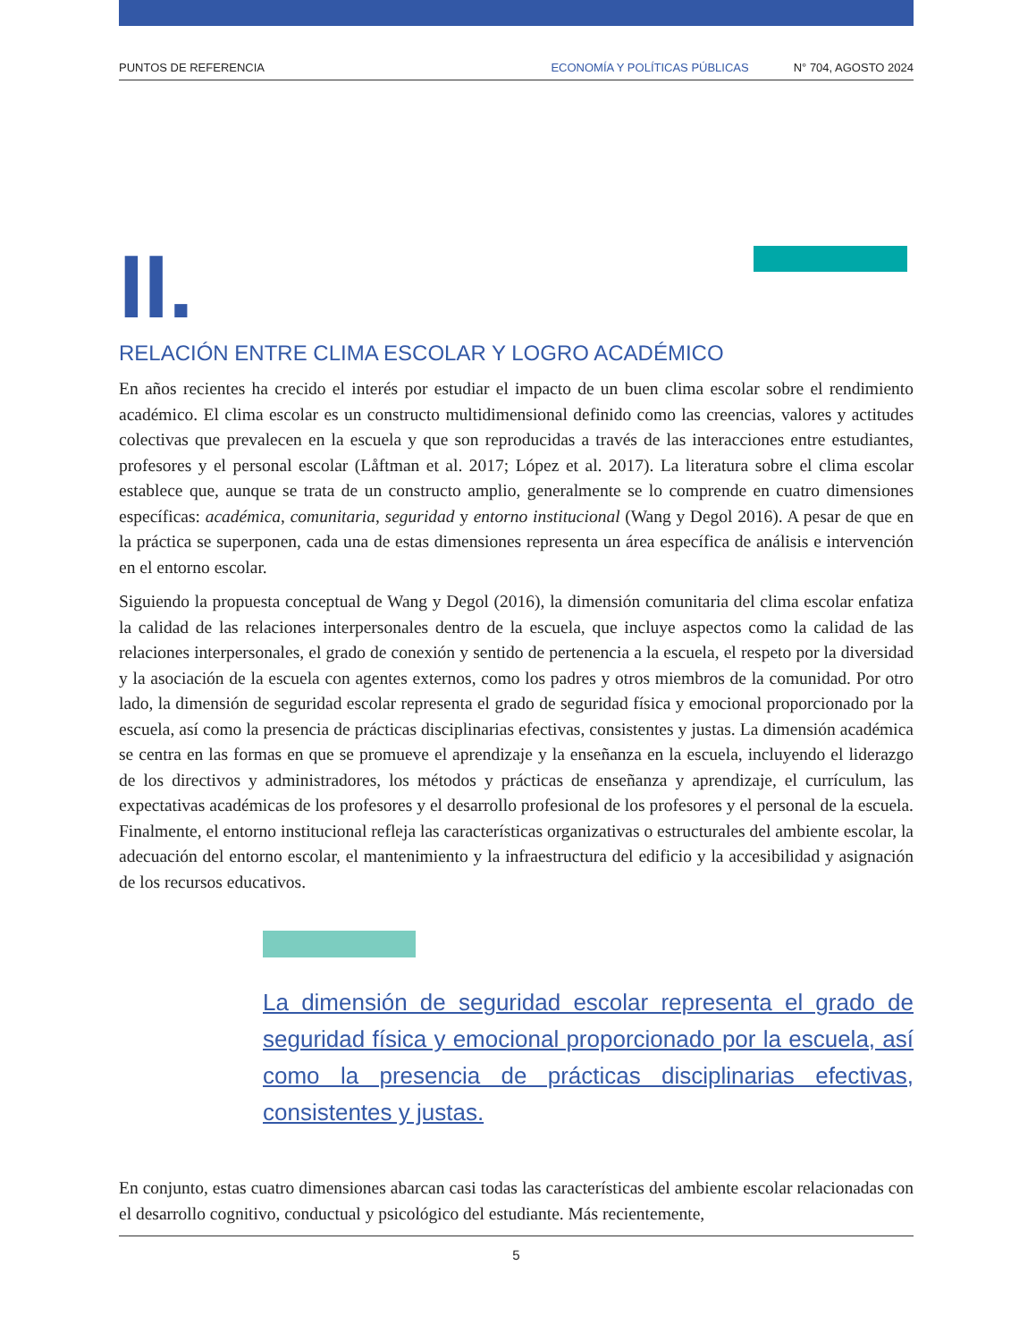PUNTOS DE REFERENCIA ECONOMÍA Y POLÍTICAS PÚBLICAS N° 704, AGOSTO 2024
II.
RELACIÓN ENTRE CLIMA ESCOLAR Y LOGRO ACADÉMICO
En años recientes ha crecido el interés por estudiar el impacto de un buen clima escolar sobre el rendimiento académico. El clima escolar es un constructo multidimensional definido como las creencias, valores y actitudes colectivas que prevalecen en la escuela y que son reproducidas a través de las interacciones entre estudiantes, profesores y el personal escolar (Låftman et al. 2017; López et al. 2017). La literatura sobre el clima escolar establece que, aunque se trata de un constructo amplio, generalmente se lo comprende en cuatro dimensiones específicas: académica, comunitaria, seguridad y entorno institucional (Wang y Degol 2016). A pesar de que en la práctica se superponen, cada una de estas dimensiones representa un área específica de análisis e intervención en el entorno escolar.
Siguiendo la propuesta conceptual de Wang y Degol (2016), la dimensión comunitaria del clima escolar enfatiza la calidad de las relaciones interpersonales dentro de la escuela, que incluye aspectos como la calidad de las relaciones interpersonales, el grado de conexión y sentido de pertenencia a la escuela, el respeto por la diversidad y la asociación de la escuela con agentes externos, como los padres y otros miembros de la comunidad. Por otro lado, la dimensión de seguridad escolar representa el grado de seguridad física y emocional proporcionado por la escuela, así como la presencia de prácticas disciplinarias efectivas, consistentes y justas. La dimensión académica se centra en las formas en que se promueve el aprendizaje y la enseñanza en la escuela, incluyendo el liderazgo de los directivos y administradores, los métodos y prácticas de enseñanza y aprendizaje, el currículum, las expectativas académicas de los profesores y el desarrollo profesional de los profesores y el personal de la escuela. Finalmente, el entorno institucional refleja las características organizativas o estructurales del ambiente escolar, la adecuación del entorno escolar, el mantenimiento y la infraestructura del edificio y la accesibilidad y asignación de los recursos educativos.
La dimensión de seguridad escolar representa el grado de seguridad física y emocional proporcionado por la escuela, así como la presencia de prácticas disciplinarias efectivas, consistentes y justas.
En conjunto, estas cuatro dimensiones abarcan casi todas las características del ambiente escolar relacionadas con el desarrollo cognitivo, conductual y psicológico del estudiante. Más recientemente,
5